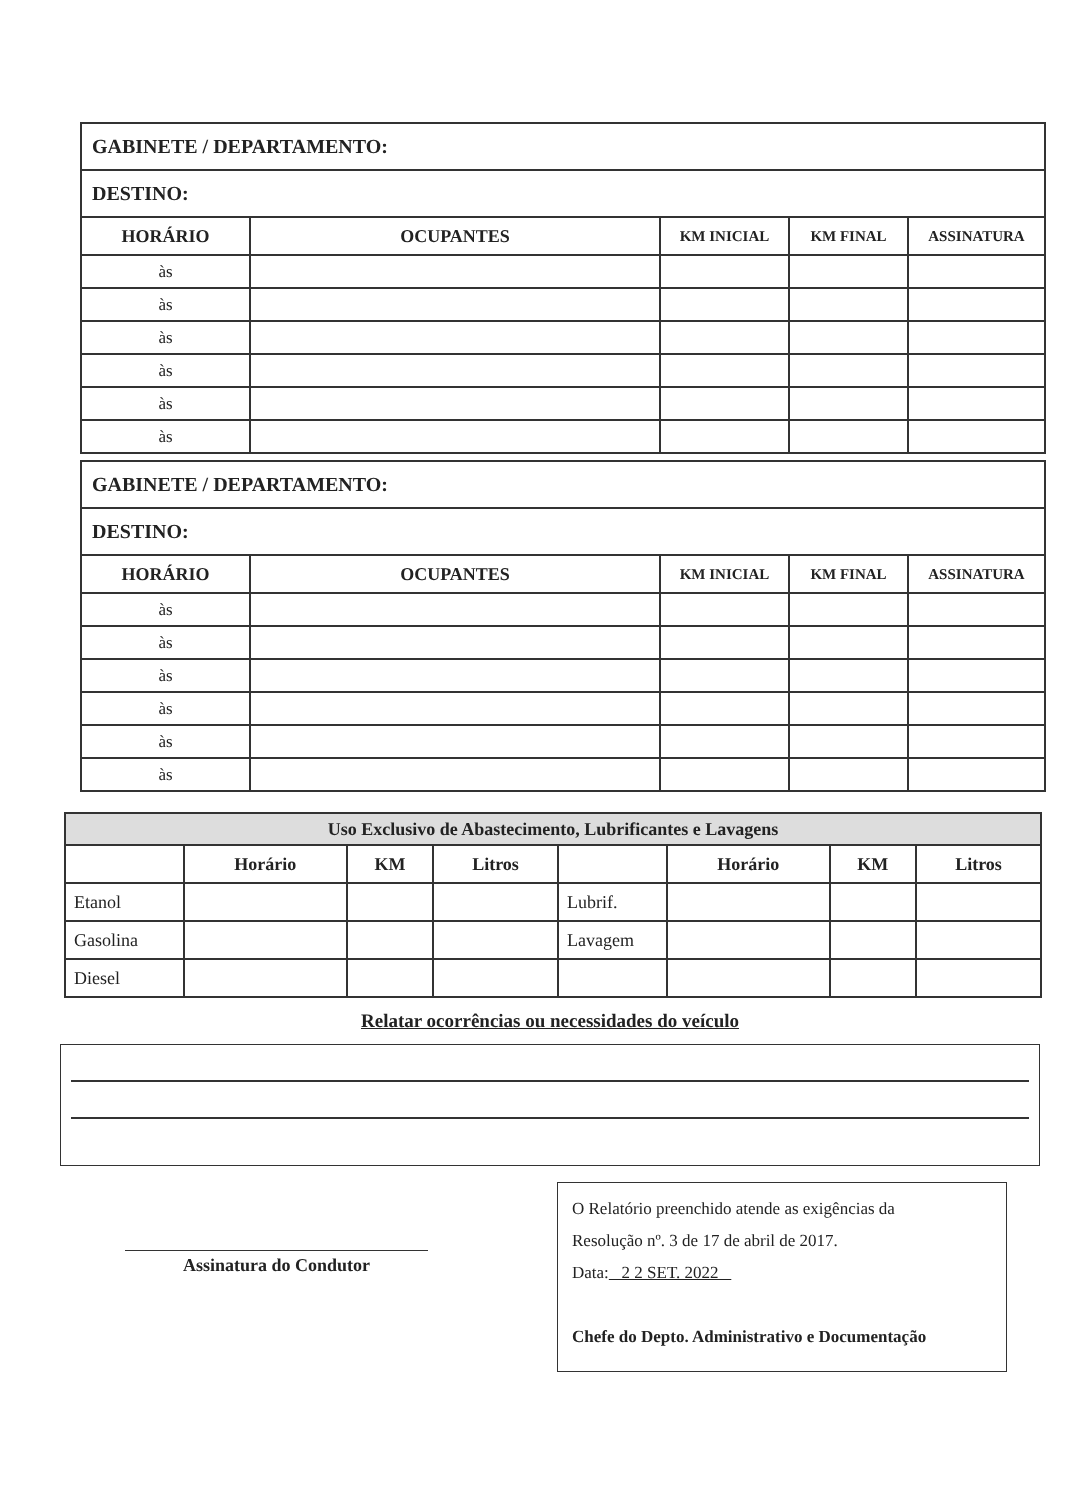| GABINETE / DEPARTAMENTO: | | | | |
| DESTINO: | | | | |
| HORÁRIO | OCUPANTES | KM INICIAL | KM FINAL | ASSINATURA |
| às | | | | |
| às | | | | |
| às | | | | |
| às | | | | |
| às | | | | |
| às | | | | |
| GABINETE / DEPARTAMENTO: | | | | |
| DESTINO: | | | | |
| HORÁRIO | OCUPANTES | KM INICIAL | KM FINAL | ASSINATURA |
| às | | | | |
| às | | | | |
| às | | | | |
| às | | | | |
| às | | | | |
| às | | | | |
| Uso Exclusivo de Abastecimento, Lubrificantes e Lavagens | | | | | | | |
| --- | --- | --- | --- | --- | --- | --- | --- |
| | Horário | KM | Litros | | Horário | KM | Litros |
| Etanol | | | | Lubrif. | | | |
| Gasolina | | | | Lavagem | | | |
| Diesel | | | | | | | |
Relatar ocorrências ou necessidades do veículo
Assinatura do Condutor
O Relatório preenchido atende as exigências da
Resolução nº. 3 de 17 de abril de 2017.
Data: 2 2 SET. 2022
Chefe do Depto. Administrativo e Documentação